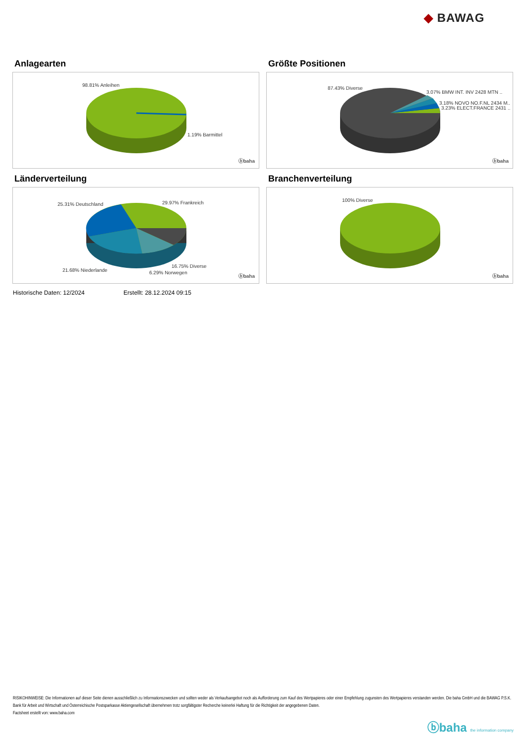◆ BAWAG
Anlagearten
98.81% Anleihen
1.19% Barmittel
ⓑbaha
Größte Positionen
87.43% Diverse
3.07% BMW INT. INV 2428 MTN ..
3.18% NOVO NO.F.NL 2434 M..
3.23% ELECT.FRANCE 2431 ..
ⓑbaha
Länderverteilung
25.31% Deutschland 29.97% Frankreich
21.68% Niederlande
16.75% Diverse
6.29% Norwegen
ⓑbaha
Branchenverteilung
100% Diverse
ⓑbaha
Historische Daten: 12/2024 Erstellt: 28.12.2024 09:15
RISIKOHINWEISE: Die Informationen auf dieser Seite dienen ausschließlich zu Informationszwecken und sollten weder als Verkaufsangebot noch als Aufforderung zum Kauf des Wertpapieres oder einer Empfehlung zugunsten des Wertpapieres verstanden werden. Die baha GmbH und die BAWAG P.S.K. Bank für Arbeit und Wirtschaft und Österreichische Postsparkasse Aktiengesellschaft übernehmen trotz sorgfältigster Recherche keinerlei Haftung für die Richtigkeit der angegebenen Daten.
Factsheet erstellt von: www.baha.com
ⓑbaha the information company